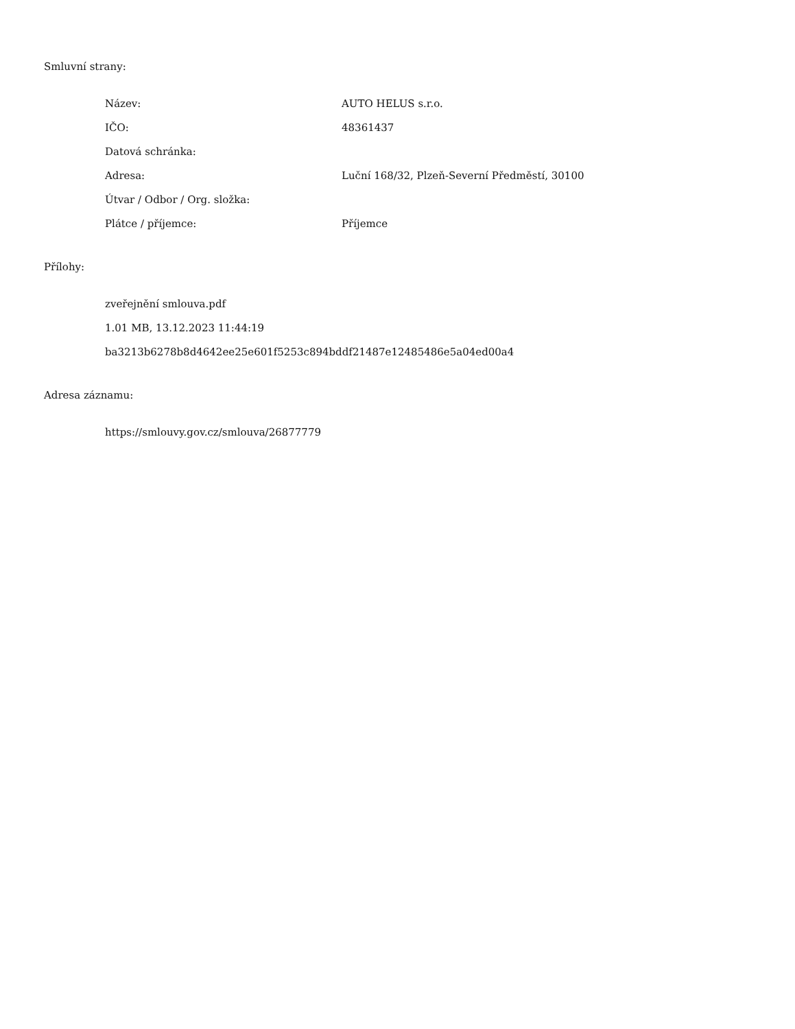Smluvní strany:
Název: AUTO HELUS s.r.o.
IČO: 48361437
Datová schránka:
Adresa: Luční 168/32, Plzeň-Severní Předměstí, 30100
Útvar / Odbor / Org. složka:
Plátce / příjemce: Příjemce
Přílohy:
zveřejnění smlouva.pdf
1.01 MB, 13.12.2023 11:44:19
ba3213b6278b8d4642ee25e601f5253c894bddf21487e12485486e5a04ed00a4
Adresa záznamu:
https://smlouvy.gov.cz/smlouva/26877779